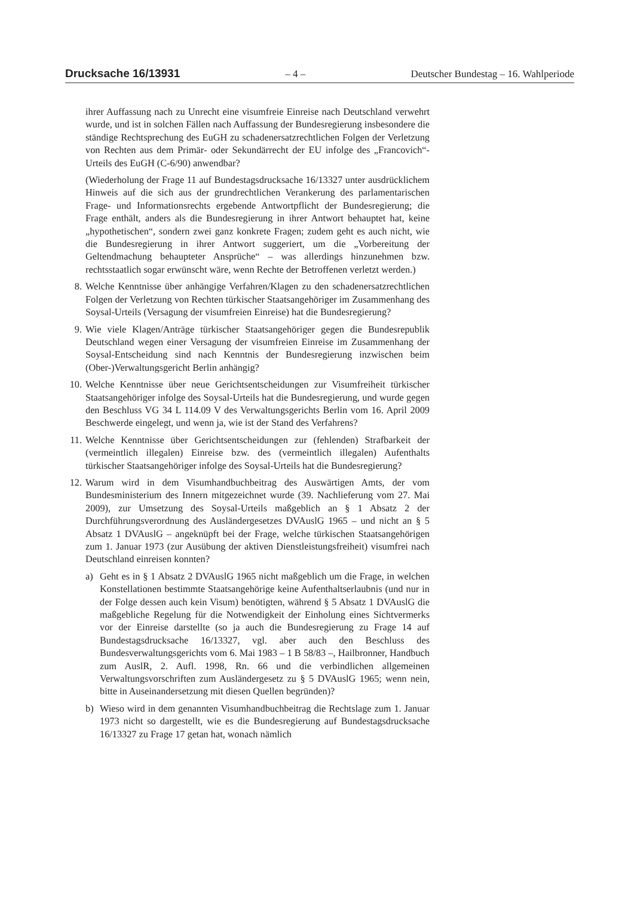Drucksache 16/13931 – 4 – Deutscher Bundestag – 16. Wahlperiode
ihrer Auffassung nach zu Unrecht eine visumfreie Einreise nach Deutschland verwehrt wurde, und ist in solchen Fällen nach Auffassung der Bundesregierung insbesondere die ständige Rechtsprechung des EuGH zu schadenersatzrechtlichen Folgen der Verletzung von Rechten aus dem Primär- oder Sekundärrecht der EU infolge des „Francovich“-Urteils des EuGH (C-6/90) anwendbar?
(Wiederholung der Frage 11 auf Bundestagsdrucksache 16/13327 unter ausdrücklichem Hinweis auf die sich aus der grundrechtlichen Verankerung des parlamentarischen Frage- und Informationsrechts ergebende Antwortpflicht der Bundesregierung; die Frage enthält, anders als die Bundesregierung in ihrer Antwort behauptet hat, keine „hypothetischen“, sondern zwei ganz konkrete Fragen; zudem geht es auch nicht, wie die Bundesregierung in ihrer Antwort suggeriert, um die „Vorbereitung der Geltendmachung behaupteter Ansprüche“ – was allerdings hinzunehmen bzw. rechtsstaatlich sogar erwünscht wäre, wenn Rechte der Betroffenen verletzt werden.)
8. Welche Kenntnisse über anhängige Verfahren/Klagen zu den schadenersatzrechtlichen Folgen der Verletzung von Rechten türkischer Staatsangehöriger im Zusammenhang des Soysal-Urteils (Versagung der visumfreien Einreise) hat die Bundesregierung?
9. Wie viele Klagen/Anträge türkischer Staatsangehöriger gegen die Bundesrepublik Deutschland wegen einer Versagung der visumfreien Einreise im Zusammenhang der Soysal-Entscheidung sind nach Kenntnis der Bundesregierung inzwischen beim (Ober-)Verwaltungsgericht Berlin anhängig?
10. Welche Kenntnisse über neue Gerichtsentscheidungen zur Visumfreiheit türkischer Staatsangehöriger infolge des Soysal-Urteils hat die Bundesregierung, und wurde gegen den Beschluss VG 34 L 114.09 V des Verwaltungsgerichts Berlin vom 16. April 2009 Beschwerde eingelegt, und wenn ja, wie ist der Stand des Verfahrens?
11. Welche Kenntnisse über Gerichtsentscheidungen zur (fehlenden) Strafbarkeit der (vermeintlich illegalen) Einreise bzw. des (vermeintlich illegalen) Aufenthalts türkischer Staatsangehöriger infolge des Soysal-Urteils hat die Bundesregierung?
12. Warum wird in dem Visumhandbuchbeitrag des Auswärtigen Amts, der vom Bundesministerium des Innern mitgezeichnet wurde (39. Nachlieferung vom 27. Mai 2009), zur Umsetzung des Soysal-Urteils maßgeblich an § 1 Absatz 2 der Durchführungsverordnung des Ausländergesetzes DVAuslG 1965 – und nicht an § 5 Absatz 1 DVAuslG – angeknüpft bei der Frage, welche türkischen Staatsangehörigen zum 1. Januar 1973 (zur Ausübung der aktiven Dienstleistungsfreiheit) visumfrei nach Deutschland einreisen konnten?
a) Geht es in § 1 Absatz 2 DVAuslG 1965 nicht maßgeblich um die Frage, in welchen Konstellationen bestimmte Staatsangehörige keine Aufenthaltserlaubnis (und nur in der Folge dessen auch kein Visum) benötigten, während § 5 Absatz 1 DVAuslG die maßgebliche Regelung für die Notwendigkeit der Einholung eines Sichtvermerks vor der Einreise darstellte (so ja auch die Bundesregierung zu Frage 14 auf Bundestagsdrucksache 16/13327, vgl. aber auch den Beschluss des Bundesverwaltungsgerichts vom 6. Mai 1983 – 1 B 58/83 –, Hailbronner, Handbuch zum AuslR, 2. Aufl. 1998, Rn. 66 und die verbindlichen allgemeinen Verwaltungsvorschriften zum Ausländergesetz zu § 5 DVAuslG 1965; wenn nein, bitte in Auseinandersetzung mit diesen Quellen begründen)?
b) Wieso wird in dem genannten Visumhandbuchbeitrag die Rechtslage zum 1. Januar 1973 nicht so dargestellt, wie es die Bundesregierung auf Bundestagsdrucksache 16/13327 zu Frage 17 getan hat, wonach nämlich